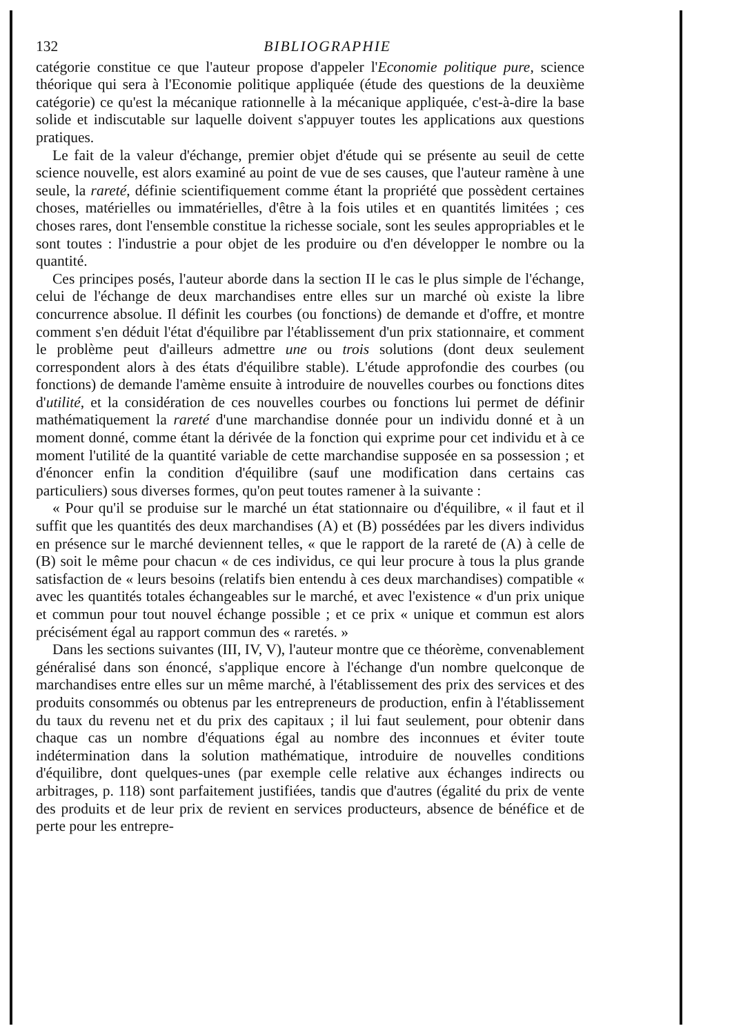132 BIBLIOGRAPHIE
catégorie constitue ce que l'auteur propose d'appeler l'Economie politique pure, science théorique qui sera à l'Economie politique appliquée (étude des questions de la deuxième catégorie) ce qu'est la mécanique rationnelle à la mécanique appliquée, c'est-à-dire la base solide et indiscutable sur laquelle doivent s'appuyer toutes les applications aux questions pratiques.
Le fait de la valeur d'échange, premier objet d'étude qui se présente au seuil de cette science nouvelle, est alors examiné au point de vue de ses causes, que l'auteur ramène à une seule, la rareté, définie scientifiquement comme étant la propriété que possèdent certaines choses, matérielles ou immatérielles, d'être à la fois utiles et en quantités limitées ; ces choses rares, dont l'ensemble constitue la richesse sociale, sont les seules appropriables et le sont toutes : l'industrie a pour objet de les produire ou d'en développer le nombre ou la quantité.
Ces principes posés, l'auteur aborde dans la section II le cas le plus simple de l'échange, celui de l'échange de deux marchandises entre elles sur un marché où existe la libre concurrence absolue. Il définit les courbes (ou fonctions) de demande et d'offre, et montre comment s'en déduit l'état d'équilibre par l'établissement d'un prix stationnaire, et comment le problème peut d'ailleurs admettre une ou trois solutions (dont deux seulement correspondent alors à des états d'équilibre stable). L'étude approfondie des courbes (ou fonctions) de demande l'amème ensuite à introduire de nouvelles courbes ou fonctions dites d'utilité, et la considération de ces nouvelles courbes ou fonctions lui permet de définir mathématiquement la rareté d'une marchandise donnée pour un individu donné et à un moment donné, comme étant la dérivée de la fonction qui exprime pour cet individu et à ce moment l'utilité de la quantité variable de cette marchandise supposée en sa possession ; et d'énoncer enfin la condition d'équilibre (sauf une modification dans certains cas particuliers) sous diverses formes, qu'on peut toutes ramener à la suivante :
« Pour qu'il se produise sur le marché un état stationnaire ou d'équilibre, « il faut et il suffit que les quantités des deux marchandises (A) et (B) possédées par les divers individus en présence sur le marché deviennent telles, « que le rapport de la rareté de (A) à celle de (B) soit le même pour chacun « de ces individus, ce qui leur procure à tous la plus grande satisfaction de « leurs besoins (relatifs bien entendu à ces deux marchandises) compatible « avec les quantités totales échangeables sur le marché, et avec l'existence « d'un prix unique et commun pour tout nouvel échange possible ; et ce prix « unique et commun est alors précisément égal au rapport commun des « raretés. »
Dans les sections suivantes (III, IV, V), l'auteur montre que ce théorème, convenablement généralisé dans son énoncé, s'applique encore à l'échange d'un nombre quelconque de marchandises entre elles sur un même marché, à l'établissement des prix des services et des produits consommés ou obtenus par les entrepreneurs de production, enfin à l'établissement du taux du revenu net et du prix des capitaux ; il lui faut seulement, pour obtenir dans chaque cas un nombre d'équations égal au nombre des inconnues et éviter toute indétermination dans la solution mathématique, introduire de nouvelles conditions d'équilibre, dont quelques-unes (par exemple celle relative aux échanges indirects ou arbitrages, p. 118) sont parfaitement justifiées, tandis que d'autres (égalité du prix de vente des produits et de leur prix de revient en services producteurs, absence de bénéfice et de perte pour les entrepre-